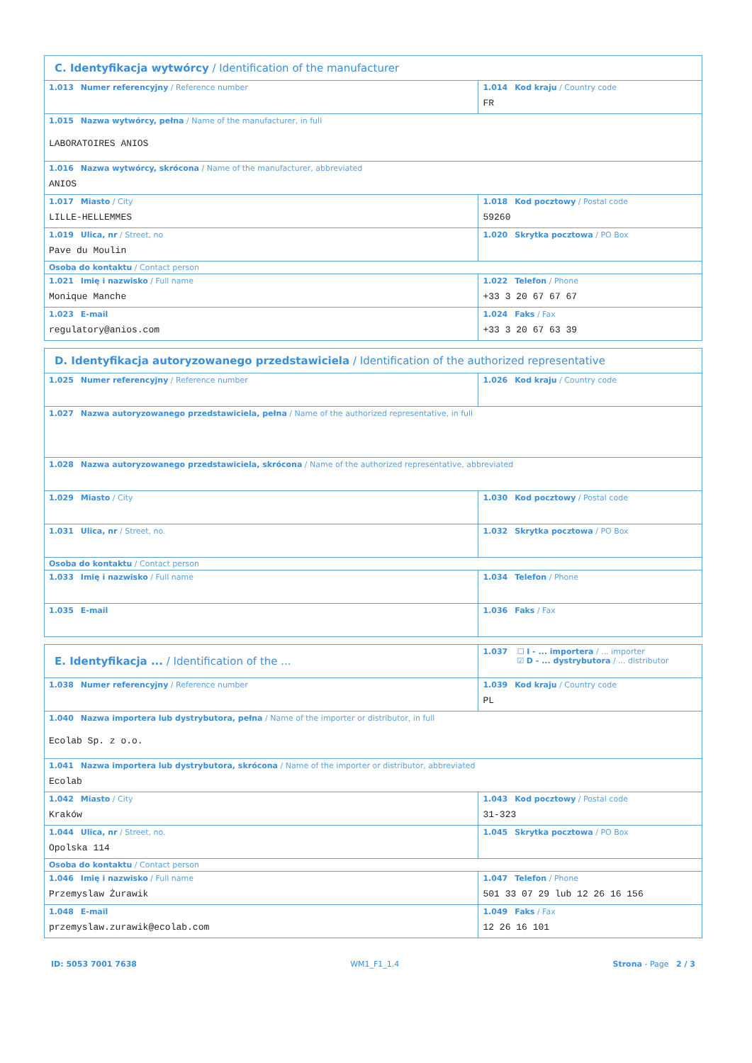| C. Identyfikacja wytwórcy / Identification of the manufacturer | |
| 1.013 Numer referencyjny / Reference number | 1.014 Kod kraju / Country code FR |
| 1.015 Nazwa wytwórcy, pełna / Name of the manufacturer, in full LABORATOIRES ANIOS | |
| 1.016 Nazwa wytwórcy, skrócona / Name of the manufacturer, abbreviated ANIOS | |
| 1.017 Miasto / City LILLE-HELLEMMES | 1.018 Kod pocztowy / Postal code 59260 |
| 1.019 Ulica, nr / Street, no Pave du Moulin | 1.020 Skrytka pocztowa / PO Box |
| Osoba do kontaktu / Contact person | |
| 1.021 Imię i nazwisko / Full name Monique Manche | 1.022 Telefon / Phone +33 3 20 67 67 67 |
| 1.023 E-mail regulatory@anios.com | 1.024 Faks / Fax +33 3 20 67 63 39 |
| D. Identyfikacja autoryzowanego przedstawiciela / Identification of the authorized representative | |
| 1.025 Numer referencyjny / Reference number | 1.026 Kod kraju / Country code |
| 1.027 Nazwa autoryzowanego przedstawiciela, pełna / Name of the authorized representative, in full | |
| 1.028 Nazwa autoryzowanego przedstawiciela, skrócona / Name of the authorized representative, abbreviated | |
| 1.029 Miasto / City | 1.030 Kod pocztowy / Postal code |
| 1.031 Ulica, nr / Street, no. | 1.032 Skrytka pocztowa / PO Box |
| Osoba do kontaktu / Contact person | |
| 1.033 Imię i nazwisko / Full name | 1.034 Telefon / Phone |
| 1.035 E-mail | 1.036 Faks / Fax |
| E. Identyfikacja ... / Identification of the ... | 1.037 ☐ I - ... importera / ... importer ☑ D - ... dystrybutora / ... distributor |
| 1.038 Numer referencyjny / Reference number | 1.039 Kod kraju / Country code PL |
| 1.040 Nazwa importera lub dystrybutora, pełna / Name of the importer or distributor, in full Ecolab Sp. z o.o. | |
| 1.041 Nazwa importera lub dystrybutora, skrócona / Name of the importer or distributor, abbreviated Ecolab | |
| 1.042 Miasto / City Kraków | 1.043 Kod pocztowy / Postal code 31-323 |
| 1.044 Ulica, nr / Street, no. Opolska 114 | 1.045 Skrytka pocztowa / PO Box |
| Osoba do kontaktu / Contact person | |
| 1.046 Imię i nazwisko / Full name Przemyslaw Żurawik | 1.047 Telefon / Phone 501 33 07 29 lub 12 26 16 156 |
| 1.048 E-mail przemyslaw.zurawik@ecolab.com | 1.049 Faks / Fax 12 26 16 101 |
ID: 5053 7001 7638 WM1_F1_1.4 Strona - Page 2 / 3